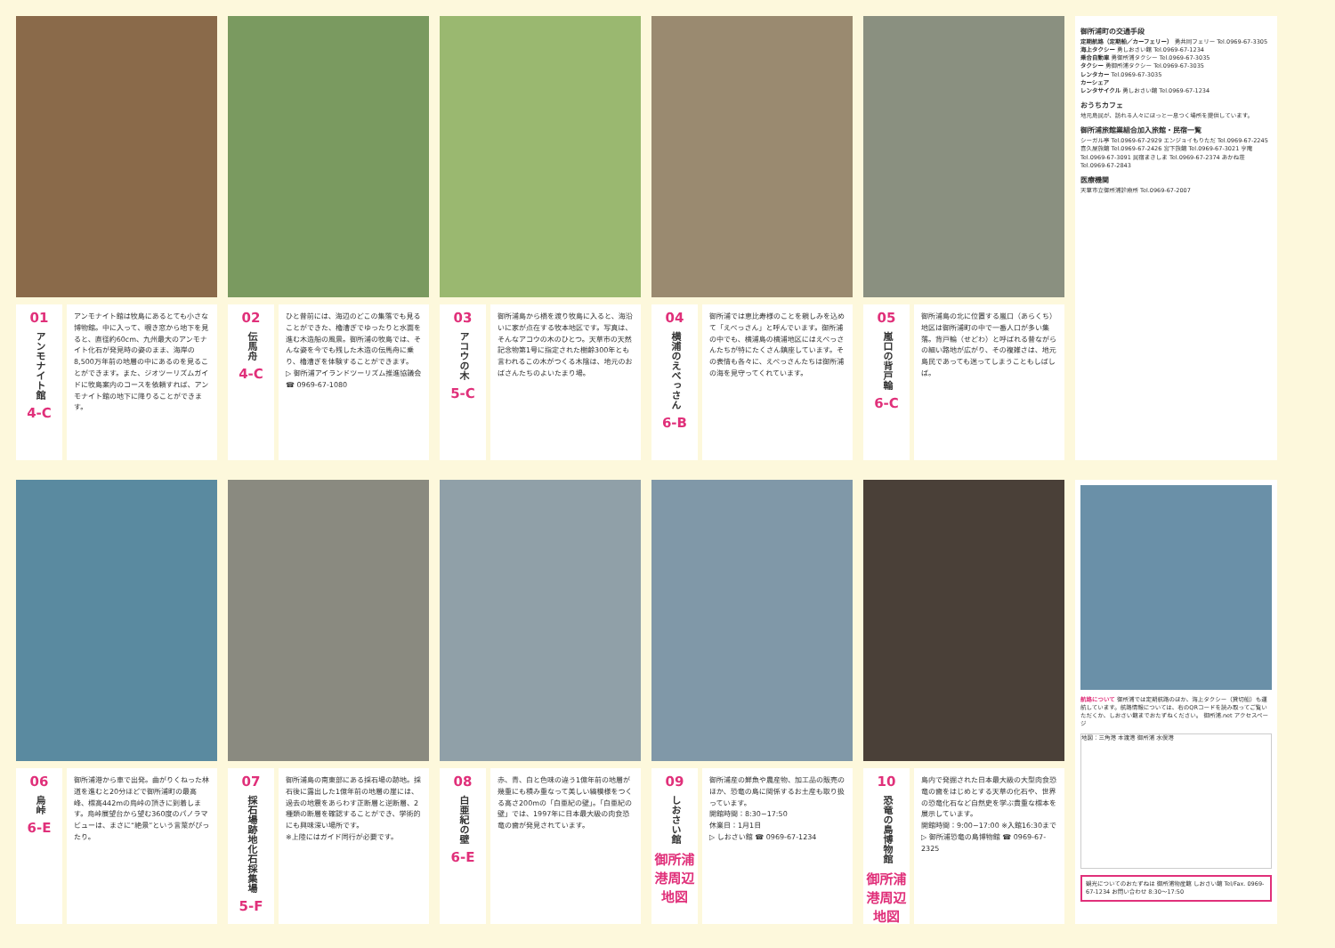01
アンモナイト館
4-C
アンモナイト館は牧島にあるとても小さな博物館。中に入って、覗き窓から地下を見ると、直径約60cm、九州最大のアンモナイト化石が発見時の姿のまま、海岸の8,500万年前の地層の中にあるのを見ることができます。また、ジオツーリズムガイドに牧島案内のコースを依頼すれば、アンモナイト館の地下に降りることができます。
02
伝馬舟
4-C
ひと昔前には、海辺のどこの集落でも見ることができた、櫓漕ぎでゆったりと水面を進む木造船の風景。御所浦の牧島では、そんな姿を今でも残した木造の伝馬舟に乗り、櫓漕ぎを体験することができます。
▷ 御所浦アイランドツーリズム推進協議会 ☎ 0969-67-1080
03
アコウの木
5-C
御所浦島から橋を渡り牧島に入ると、海沿いに家が点在する牧本地区です。写真は、そんなアコウの木のひとつ。天草市の天然記念物第1号に指定された樹齢300年とも言われるこの木がつくる木陰は、地元のおばさんたちのよいたまり場。
04
横浦のえべっさん
6-B
御所浦では恵比寿様のことを親しみを込めて「えべっさん」と呼んでいます。御所浦の中でも、横浦島の横浦地区にはえべっさんたちが特にたくさん鎮座しています。その表情も各々に、えべっさんたちは御所浦の海を見守ってくれています。
05
嵐口の背戸輪
6-C
御所浦島の北に位置する嵐口（あらくち）地区は御所浦町の中で一番人口が多い集落。背戸輪（せどわ）と呼ばれる昔ながらの細い路地が広がり、その複雑さは、地元島民であっても迷ってしまうこともしばしば。
御所浦町の交通手段
定期航路（定期船／カーフェリー） 勇共同フェリー Tel.0969-67-3305
海上タクシー 勇しおさい館 Tel.0969-67-1234
乗合自動車 勇御所浦タクシー Tel.0969-67-3035
タクシー 勇御所浦タクシー Tel.0969-67-3035
レンタカー Tel.0969-67-3035
カーシェア
レンタサイクル 勇しおさい館 Tel.0969-67-1234
おうちカフェ
地元島民が、訪れる人々にほっと一息つく場所を提供しています。
御所浦旅館業組合加入旅館・民宿一覧
シーガル亭 Tel.0969-67-2929 エンジョイもりただ Tel.0969-67-2245 喜久屋旅館 Tel.0969-67-2426 宮下旅館 Tel.0969-67-3021 亨庵 Tel.0969-67-3091 民宿まきしま Tel.0969-67-2374 あかね荘 Tel.0969-67-2843
医療機関
天草市立御所浦診療所 Tel.0969-67-2007
06
烏峠
6-E
御所浦港から車で出発。曲がりくねった林道を進むと20分ほどで御所浦町の最高峰、標高442mの烏峠の頂きに到着します。烏峠展望台から望む360度のパノラマビューは、まさに“絶景”という言葉がぴったり。
07
採石場跡地化石採集場
5-F
御所浦島の南東部にある採石場の跡地。採石後に露出した1億年前の地層の崖には、過去の地震をあらわす正断層と逆断層、2種類の断層を確認することができ、学術的にも興味深い場所です。
※上陸にはガイド同行が必要です。
08
白亜紀の壁
6-E
赤、青、白と色味の違う1億年前の地層が幾重にも積み重なって美しい縞模様をつくる高さ200mの「白亜紀の壁」。「白亜紀の壁」では、1997年に日本最大級の肉食恐竜の歯が発見されています。
09
しおさい館
御所浦港周辺地図
御所浦産の鮮魚や農産物、加工品の販売のほか、恐竜の島に関係するお土産も取り扱っています。
開館時間：8:30−17:50
休業日：1月1日
▷ しおさい館 ☎ 0969-67-1234
10
恐竜の島博物館
御所浦港周辺地図
島内で発掘された日本最大級の大型肉食恐竜の歯をはじめとする天草の化石や、世界の恐竜化石など自然史を学ぶ貴重な標本を展示しています。
開館時間：9:00−17:00 ※入館16:30まで
▷ 御所浦恐竜の島博物館 ☎ 0969-67-2325
航路について 御所浦では定期航路のほか、海上タクシー（貸切船）も運航しています。航路情報については、右のQRコードを読み取ってご覧いただくか、しおさい館までおたずねください。 御所浦.net アクセスページ
地図：三角港 本渡港 御所浦 水俣港
観光についてのおたずねは 御所浦物産館 しおさい館 Tel/Fax. 0969-67-1234 お問い合わせ 8:30〜17:50